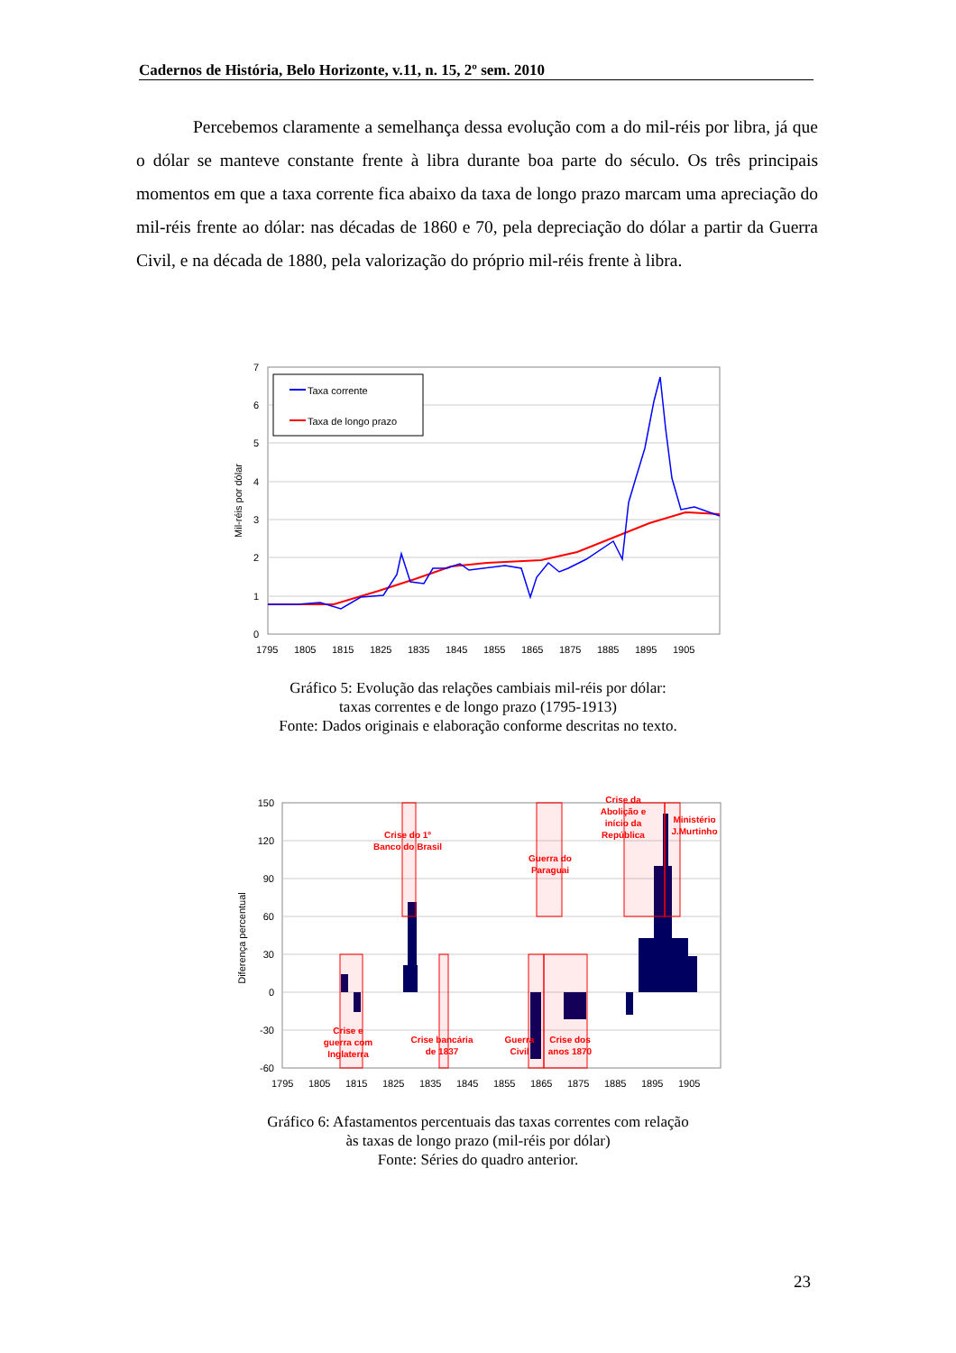Cadernos de História, Belo Horizonte, v.11, n. 15, 2º sem. 2010
Percebemos claramente a semelhança dessa evolução com a do mil-réis por libra, já que o dólar se manteve constante frente à libra durante boa parte do século. Os três principais momentos em que a taxa corrente fica abaixo da taxa de longo prazo marcam uma apreciação do mil-réis frente ao dólar: nas décadas de 1860 e 70, pela depreciação do dólar a partir da Guerra Civil, e na década de 1880, pela valorização do próprio mil-réis frente à libra.
7
6
5
4
3
2
1
0
1795
1805
1815
1825
1835
1845
1855
1865
1875
1885
1895
1905
Mil-réis por dólar
Taxa corrente
Taxa de longo prazo
Gráfico 5: Evolução das relações cambiais mil-réis por dólar:
taxas correntes e de longo prazo (1795-1913)
Fonte: Dados originais e elaboração conforme descritas no texto.
150
120
90
60
30
0
-30
-60
1795
1805
1815
1825
1835
1845
1855
1865
1875
1885
1895
1905
Diferença percentual
Crise e
guerra com
Inglaterra
Crise do 1º
Banco do Brasil
Crise bancária
de 1837
Guerra do
Paraguai
Guerra
Civil
Crise dos
anos 1870
Crise da
Abolição e
início da
República
Ministério
J.Murtinho
Gráfico 6: Afastamentos percentuais das taxas correntes com relação
às taxas de longo prazo (mil-réis por dólar)
Fonte: Séries do quadro anterior.
23